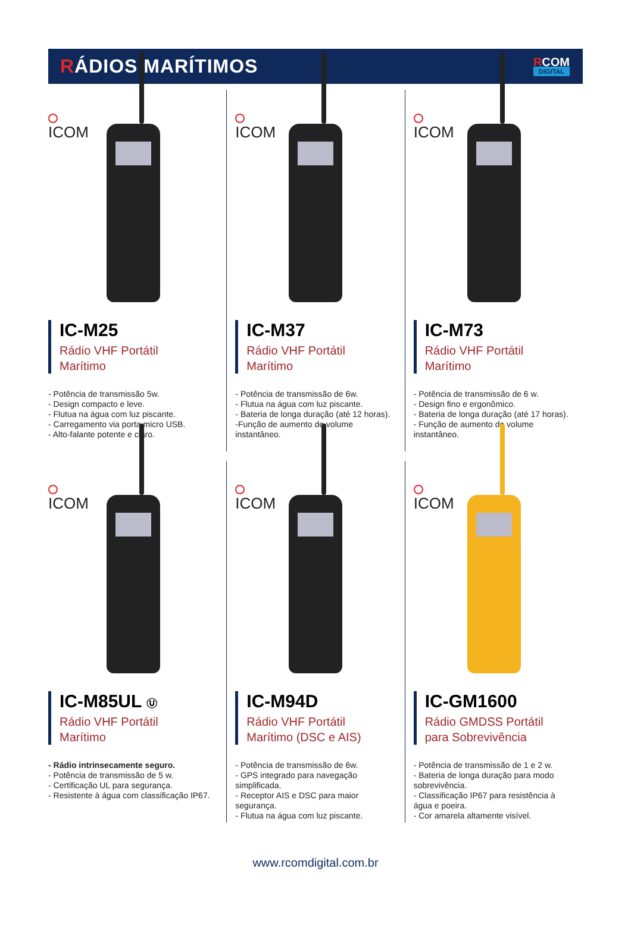RÁDIOS MARÍTIMOS
RCOM
DIGITAL
ICOM
IC-M25
Rádio VHF Portátil
Marítimo
- Potência de transmissão 5w.
- Design compacto e leve.
- Flutua na água com luz piscante.
- Carregamento via porta micro USB.
- Alto-falante potente e claro.
ICOM
IC-M37
Rádio VHF Portátil
Marítimo
- Potência de transmissão de 6w.
- Flutua na água com luz piscante.
- Bateria de longa duração (até 12 horas).
-Função de aumento de volume instantâneo.
ICOM
IC-M73
Rádio VHF Portátil
Marítimo
- Potência de transmissão de 6 w.
- Design fino e ergonômico.
- Bateria de longa duração (até 17 horas).
- Função de aumento de volume instantâneo.
ICOM
IC-M85UL Ⓤ
Rádio VHF Portátil
Marítimo
- Rádio intrinsecamente seguro.
- Potência de transmissão de 5 w.
- Certificação UL para segurança.
- Resistente à água com classificação IP67.
ICOM
IC-M94D
Rádio VHF Portátil
Marítimo (DSC e AIS)
- Potência de transmissão de 6w.
- GPS integrado para navegação simplificada.
- Receptor AIS e DSC para maior segurança.
- Flutua na água com luz piscante.
ICOM
IC-GM1600
Rádio GMDSS Portátil
para Sobrevivência
- Potência de transmissão de 1 e 2 w.
- Bateria de longa duração para modo sobrevivência.
- Classificação IP67 para resistência à água e poeira.
- Cor amarela altamente visível.
www.rcomdigital.com.br